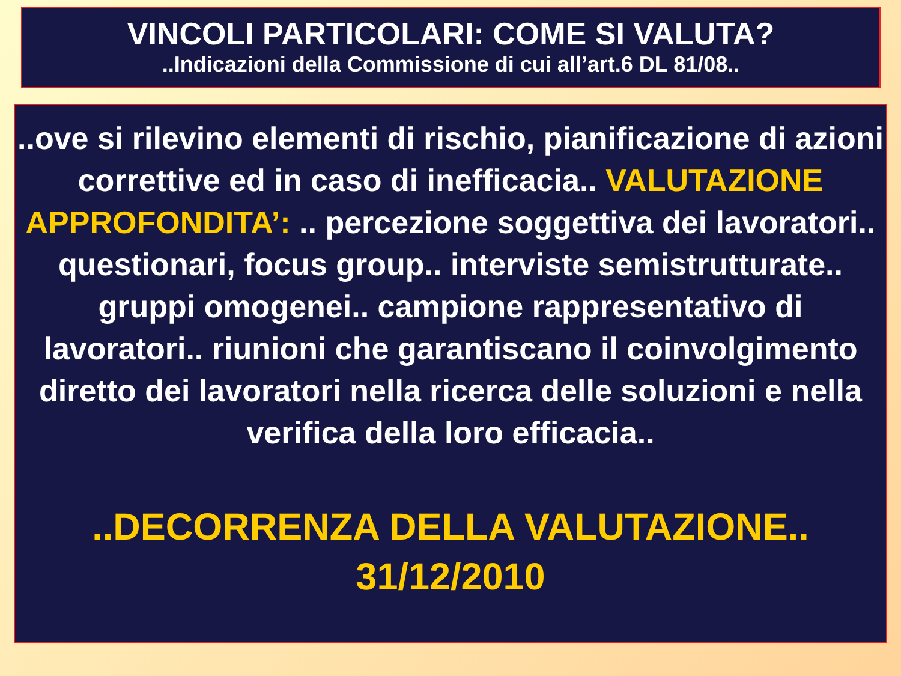VINCOLI PARTICOLARI: COME SI VALUTA?
..Indicazioni della Commissione di cui all’art.6 DL 81/08..
..ove si rilevino elementi di rischio, pianificazione di azioni correttive ed in caso di inefficacia.. VALUTAZIONE APPROFONDITA’: .. percezione soggettiva dei lavoratori.. questionari, focus group.. interviste semistrutturate.. gruppi omogenei.. campione rappresentativo di lavoratori.. riunioni che garantiscano il coinvolgimento diretto dei lavoratori nella ricerca delle soluzioni e nella verifica della loro efficacia..
..DECORRENZA DELLA VALUTAZIONE..
31/12/2010